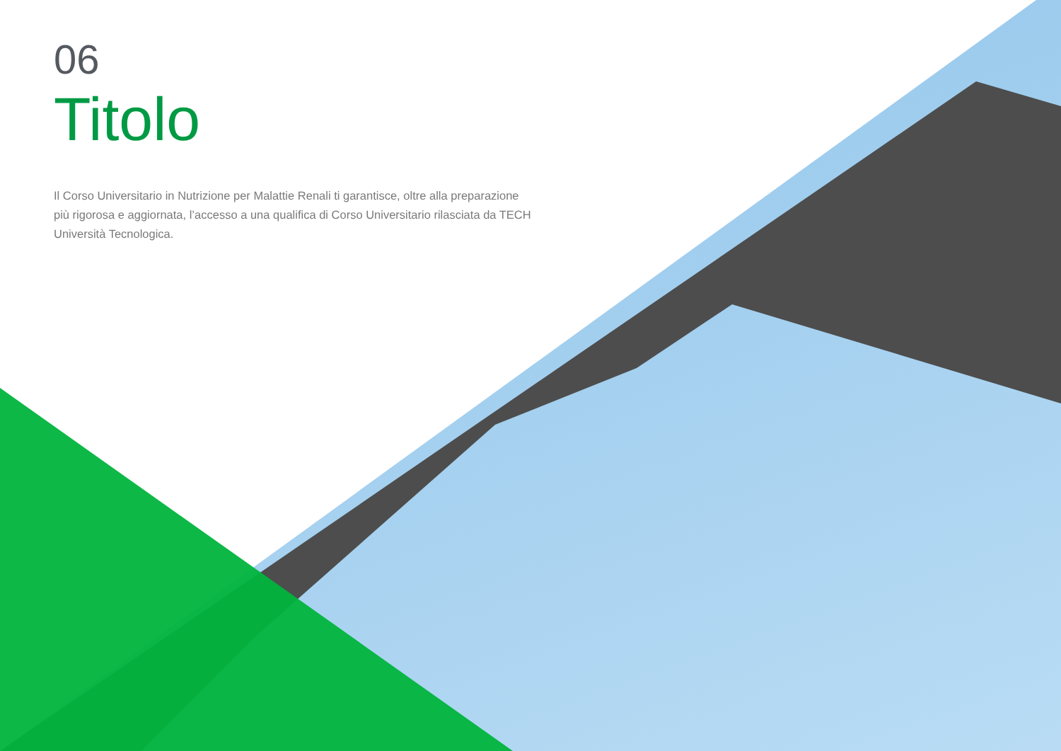06
Titolo
Il Corso Universitario in Nutrizione per Malattie Renali ti garantisce, oltre alla preparazione più rigorosa e aggiornata, l’accesso a una qualifica di Corso Universitario rilasciata da TECH Università Tecnologica.